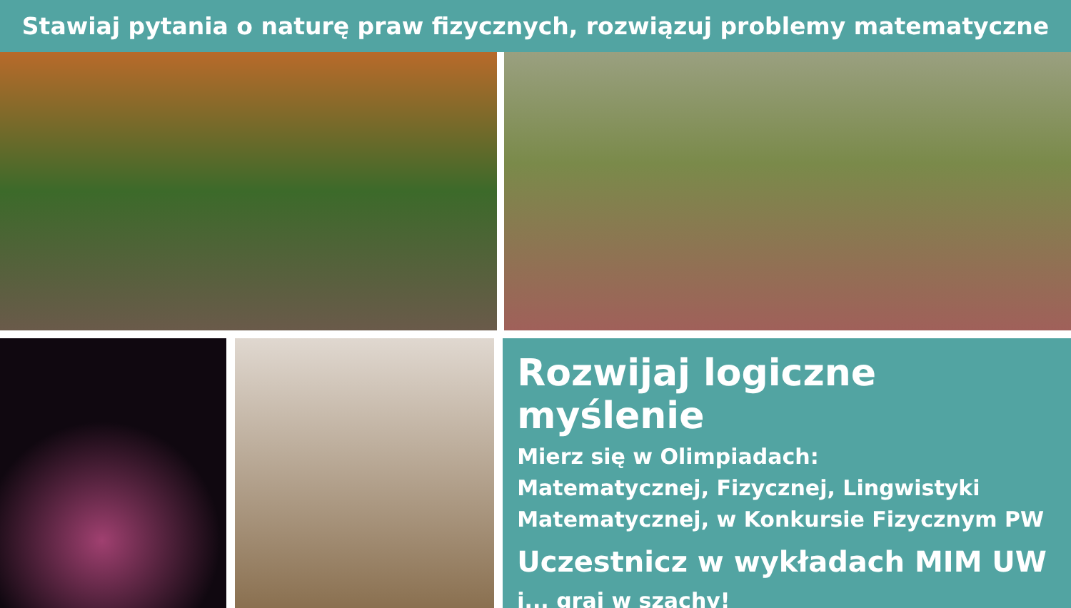Stawiaj pytania o naturę praw fizycznych, rozwiązuj problemy matematyczne
Rozwijaj logiczne myślenie
Mierz się w Olimpiadach:
Matematycznej, Fizycznej, Lingwistyki Matematycznej, w Konkursie Fizycznym PW
Uczestnicz w wykładach MIM UW
i... graj w szachy!